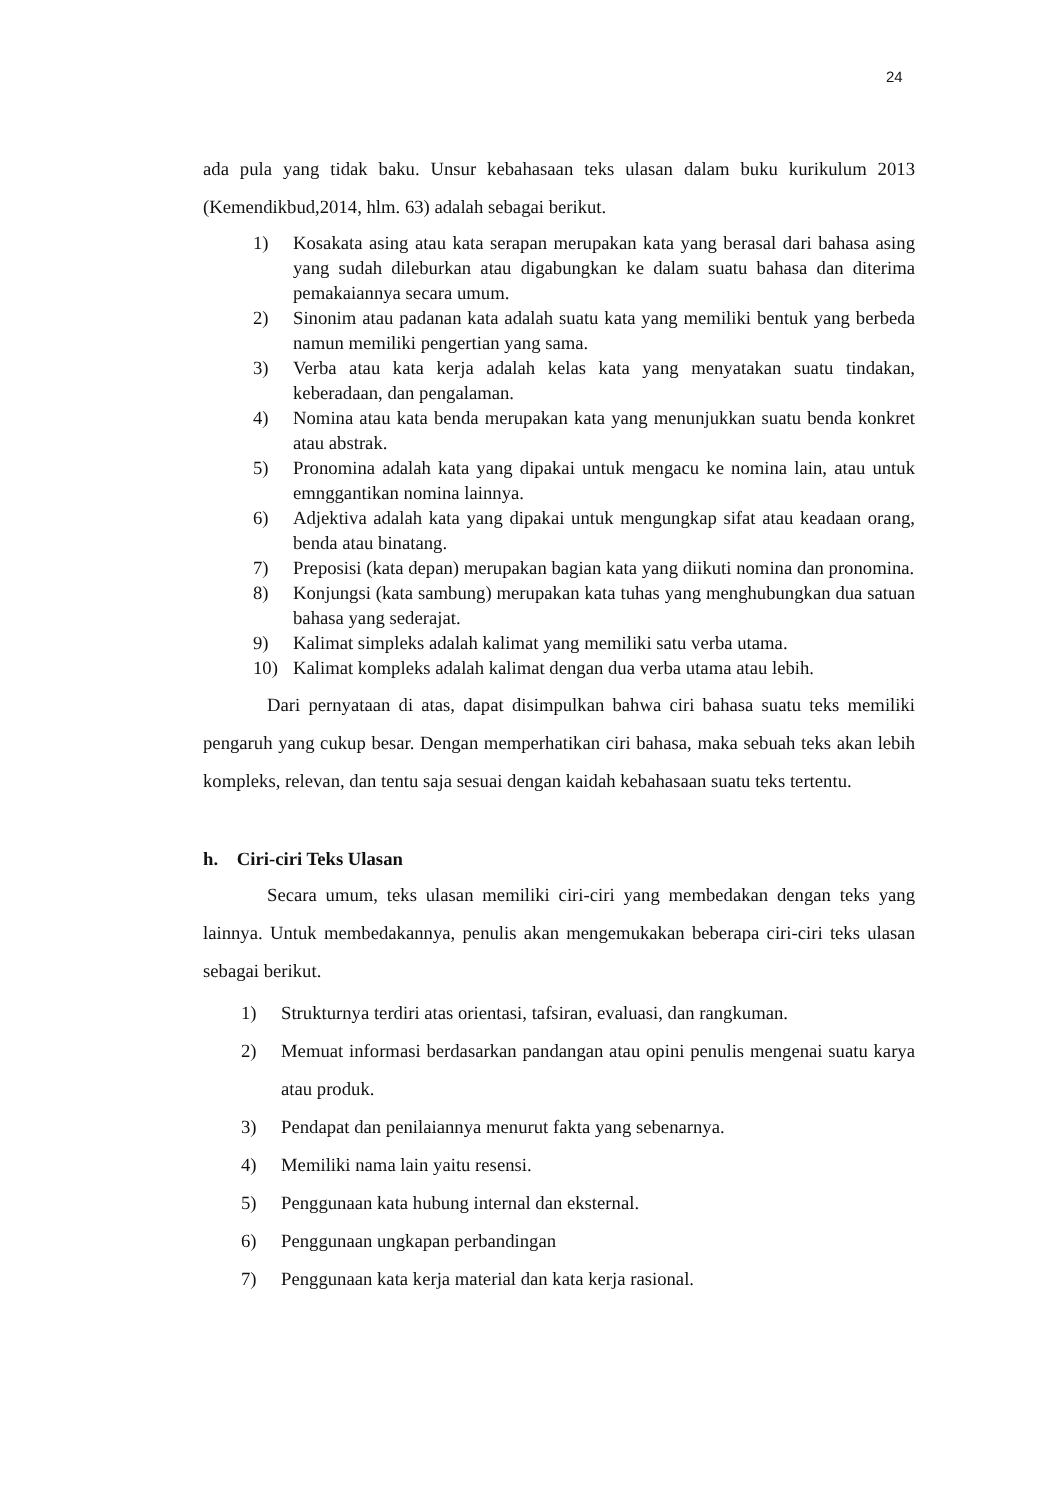24
ada pula yang tidak baku. Unsur kebahasaan teks ulasan dalam buku kurikulum 2013 (Kemendikbud,2014, hlm. 63) adalah sebagai berikut.
1) Kosakata asing atau kata serapan merupakan kata yang berasal dari bahasa asing yang sudah dileburkan atau digabungkan ke dalam suatu bahasa dan diterima pemakaiannya secara umum.
2) Sinonim atau padanan kata adalah suatu kata yang memiliki bentuk yang berbeda namun memiliki pengertian yang sama.
3) Verba atau kata kerja adalah kelas kata yang menyatakan suatu tindakan, keberadaan, dan pengalaman.
4) Nomina atau kata benda merupakan kata yang menunjukkan suatu benda konkret atau abstrak.
5) Pronomina adalah kata yang dipakai untuk mengacu ke nomina lain, atau untuk emnggantikan nomina lainnya.
6) Adjektiva adalah kata yang dipakai untuk mengungkap sifat atau keadaan orang, benda atau binatang.
7) Preposisi (kata depan) merupakan bagian kata yang diikuti nomina dan pronomina.
8) Konjungsi (kata sambung) merupakan kata tuhas yang menghubungkan dua satuan bahasa yang sederajat.
9) Kalimat simpleks adalah kalimat yang memiliki satu verba utama.
10) Kalimat kompleks adalah kalimat dengan dua verba utama atau lebih.
Dari pernyataan di atas, dapat disimpulkan bahwa ciri bahasa suatu teks memiliki pengaruh yang cukup besar. Dengan memperhatikan ciri bahasa, maka sebuah teks akan lebih kompleks, relevan, dan tentu saja sesuai dengan kaidah kebahasaan suatu teks tertentu.
h. Ciri-ciri Teks Ulasan
Secara umum, teks ulasan memiliki ciri-ciri yang membedakan dengan teks yang lainnya. Untuk membedakannya, penulis akan mengemukakan beberapa ciri-ciri teks ulasan sebagai berikut.
1) Strukturnya terdiri atas orientasi, tafsiran, evaluasi, dan rangkuman.
2) Memuat informasi berdasarkan pandangan atau opini penulis mengenai suatu karya atau produk.
3) Pendapat dan penilaiannya menurut fakta yang sebenarnya.
4) Memiliki nama lain yaitu resensi.
5) Penggunaan kata hubung internal dan eksternal.
6) Penggunaan ungkapan perbandingan
7) Penggunaan kata kerja material dan kata kerja rasional.